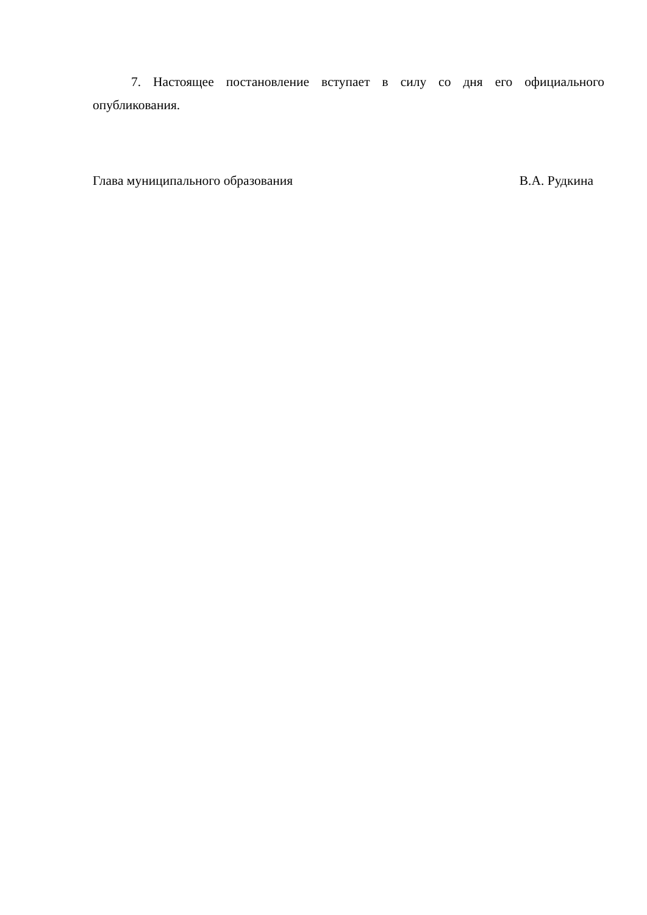7. Настоящее постановление вступает в силу со дня его официального опубликования.
Глава муниципального образования В.А. Рудкина